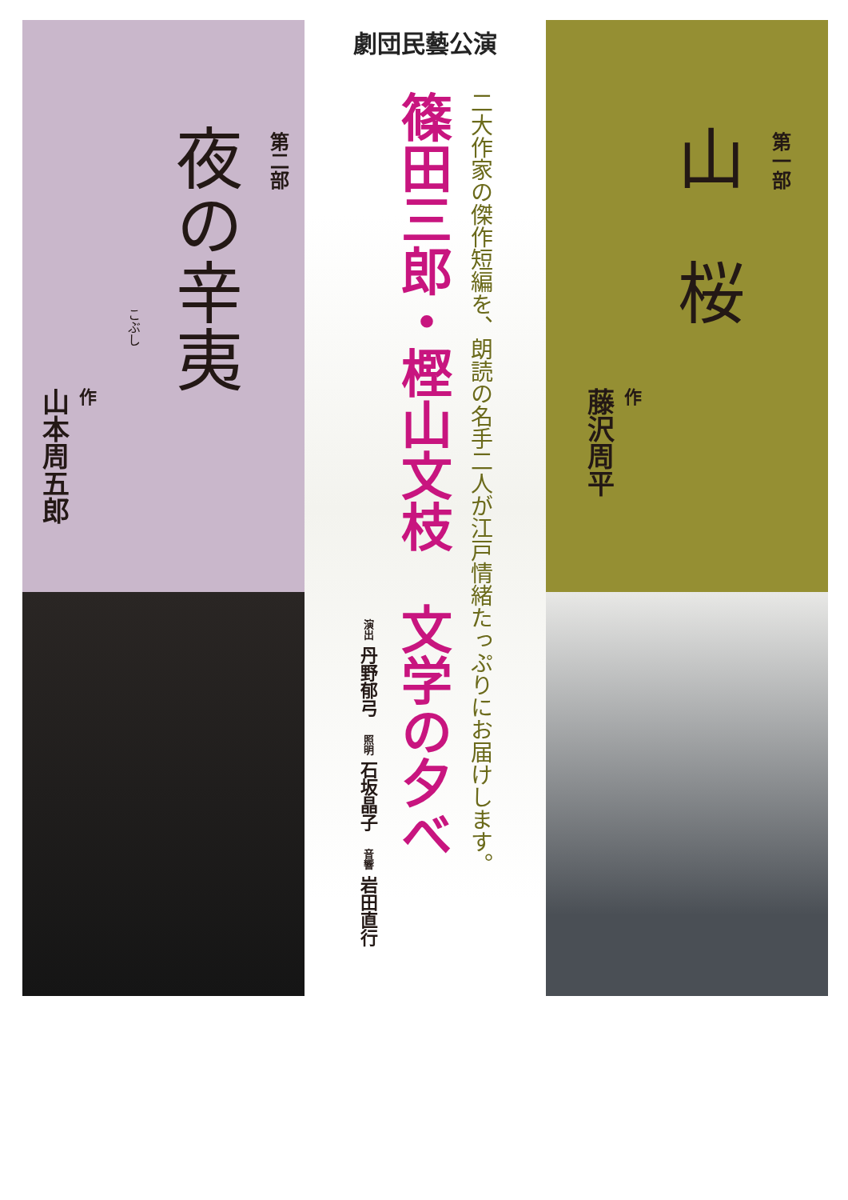第一部
山　桜
作藤沢周平
劇団民藝公演
二大作家の傑作短編を、朗読の名手二人が江戸情緒たっぷりにお届けします。
篠田三郎・樫山文枝　文学の夕べ
演出 丹野郁弓　照明 石坂晶子　音響 岩田直行
第二部
夜の辛夷
こぶし
作山本周五郎